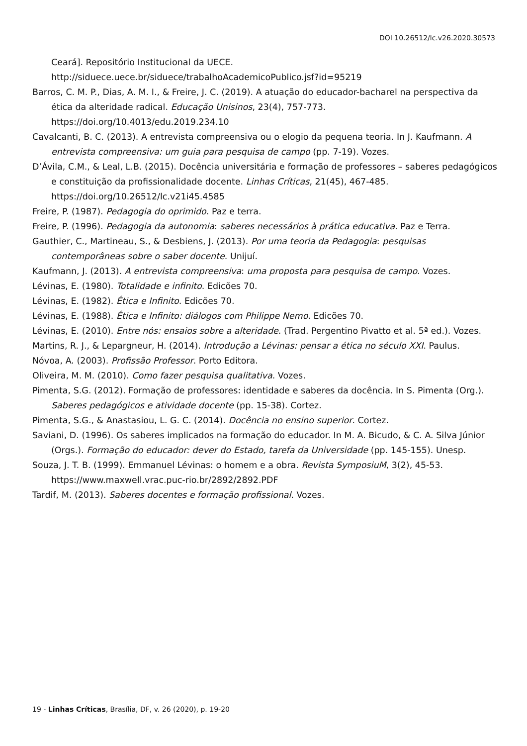DOI 10.26512/lc.v26.2020.30573
Ceará]. Repositório Institucional da UECE. http://siduece.uece.br/siduece/trabalhoAcademicoPublico.jsf?id=95219
Barros, C. M. P., Dias, A. M. I., & Freire, J. C. (2019). A atuação do educador-bacharel na perspectiva da ética da alteridade radical. Educação Unisinos, 23(4), 757-773. https://doi.org/10.4013/edu.2019.234.10
Cavalcanti, B. C. (2013). A entrevista compreensiva ou o elogio da pequena teoria. In J. Kaufmann. A entrevista compreensiva: um guia para pesquisa de campo (pp. 7-19). Vozes.
D’Ávila, C.M., & Leal, L.B. (2015). Docência universitária e formação de professores – saberes pedagógicos e constituição da profissionalidade docente. Linhas Críticas, 21(45), 467-485. https://doi.org/10.26512/lc.v21i45.4585
Freire, P. (1987). Pedagogia do oprimido. Paz e terra.
Freire, P. (1996). Pedagogia da autonomia: saberes necessários à prática educativa. Paz e Terra.
Gauthier, C., Martineau, S., & Desbiens, J. (2013). Por uma teoria da Pedagogia: pesquisas contemporâneas sobre o saber docente. Unijuí.
Kaufmann, J. (2013). A entrevista compreensiva: uma proposta para pesquisa de campo. Vozes.
Lévinas, E. (1980). Totalidade e infinito. Edicões 70.
Lévinas, E. (1982). Ética e Infinito. Edicões 70.
Lévinas, E. (1988). Ética e Infinito: diálogos com Philippe Nemo. Edicões 70.
Lévinas, E. (2010). Entre nós: ensaios sobre a alteridade. (Trad. Pergentino Pivatto et al. 5ª ed.). Vozes.
Martins, R. J., & Lepargneur, H. (2014). Introdução a Lévinas: pensar a ética no século XXI. Paulus.
Nóvoa, A. (2003). Profissão Professor. Porto Editora.
Oliveira, M. M. (2010). Como fazer pesquisa qualitativa. Vozes.
Pimenta, S.G. (2012). Formação de professores: identidade e saberes da docência. In S. Pimenta (Org.). Saberes pedagógicos e atividade docente (pp. 15-38). Cortez.
Pimenta, S.G., & Anastasiou, L. G. C. (2014). Docência no ensino superior. Cortez.
Saviani, D. (1996). Os saberes implicados na formação do educador. In M. A. Bicudo, & C. A. Silva Júnior (Orgs.). Formação do educador: dever do Estado, tarefa da Universidade (pp. 145-155). Unesp.
Souza, J. T. B. (1999). Emmanuel Lévinas: o homem e a obra. Revista SymposiuM, 3(2), 45-53. https://www.maxwell.vrac.puc-rio.br/2892/2892.PDF
Tardif, M. (2013). Saberes docentes e formação profissional. Vozes.
19 - Linhas Críticas, Brasília, DF, v. 26 (2020), p. 19-20